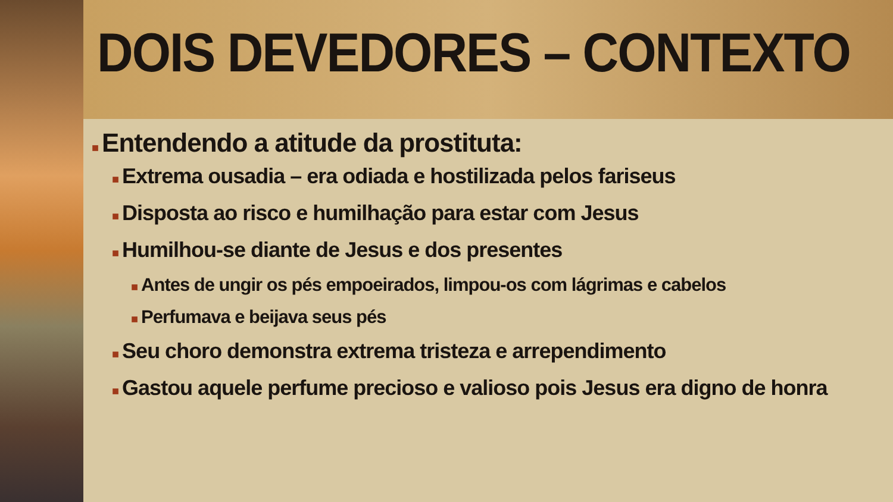DOIS DEVEDORES – CONTEXTO
■ Entendendo a atitude da prostituta:
■ Extrema ousadia – era odiada e hostilizada pelos fariseus
■ Disposta ao risco e humilhação para estar com Jesus
■ Humilhou-se diante de Jesus e dos presentes
■ Antes de ungir os pés empoeirados, limpou-os com lágrimas e cabelos
■ Perfumava e beijava seus pés
■ Seu choro demonstra extrema tristeza e arrependimento
■ Gastou aquele perfume precioso e valioso pois Jesus era digno de honra